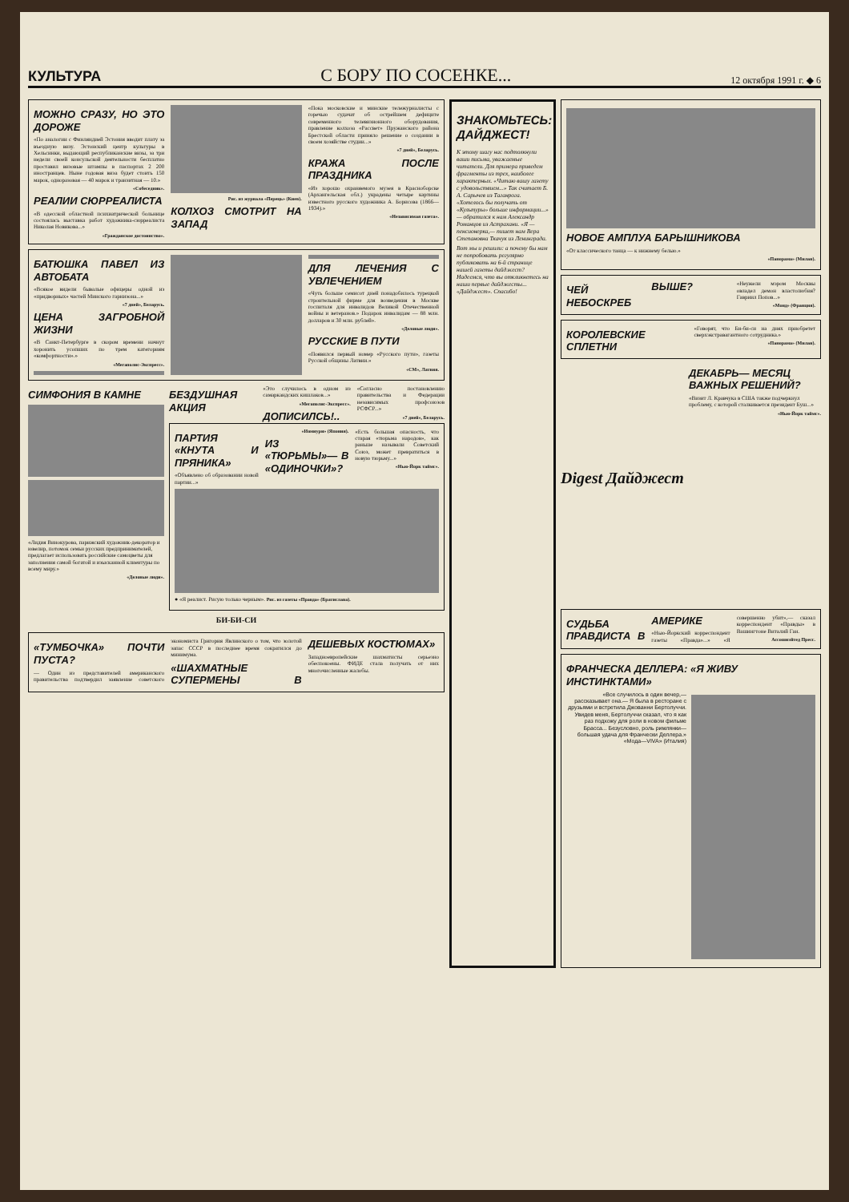КУЛЬТУРА С БОРУ ПО СОСЕНКЕ... 12 октября 1991 г. ◆ 6
МОЖНО СРАЗУ, НО ЭТО ДОРОЖЕ
«По аналогии с Финляндией Эстония вводит плату за въездную визу. Эстонский центр культуры в Хельсинки, выдающий республиканские визы, за три недели своей консульской деятельности бесплатно проставил визовые штампы в паспортах 2 200 иностранцев. Ныне годовая виза будет стоить 150 марок, одноразовая — 40 марок и транзитная — 10.»
«Собеседник».
РЕАЛИИ СЮРРЕАЛИСТА
«В одесской областной психиатрической больнице состоялась выставка работ художника-сюрреалиста Николая Новикова...»
«Гражданское достоинство».
Рис. из журнала «Перець» (Киев).
КОЛХОЗ СМОТРИТ НА ЗАПАД
«Пока московские и минские тележурналисты с горечью судачат об острейшем дефиците современного телевизионного оборудования, правление колхоза «Рассвет» Пружанского района Брестской области приняло решение о создании в своем хозяйстве студии...»
«7 дней», Беларусь.
КРАЖА ПОСЛЕ ПРАЗДНИКА
«Из хорошо охраняемого музея в Красноборске (Архангельская обл.) украдены четыре картины известного русского художника А. Борисова (1866—1934).»
«Независимая газета».
БАТЮШКА ПАВЕЛ ИЗ АВТОБАТА
«Всякое видели бывалые офицеры одной из «придворных» частей Минского гарнизона...»
«7 дней», Беларусь.
ЦЕНА ЗАГРОБНОЙ ЖИЗНИ
«В Санкт-Петербурге в скором времени начнут хоронить усопших по трем категориям «комфортности».»
«Мегаполис-Экспресс».
ДЛЯ ЛЕЧЕНИЯ С УВЛЕЧЕНИЕМ
«Чуть больше семисот дней понадобилось турецкой строительной фирме для возведения в Москве госпиталя для инвалидов Великой Отечественной войны и ветеранов.» Подарок инвалидам — 88 млн. долларов и 30 млн. рублей».
«Деловые люди».
РУССКИЕ В ПУТИ
«Появился первый номер «Русского пути», газеты Русской общины Латвии.»
«СМ», Латвия.
СИМФОНИЯ В КАМНЕ
«Лидия Винокурова, парижский художник-декоратор и ювелир, потомок семьи русских предпринимателей, предлагает использовать российские самоцветы для заполнения самой богатой и изысканной клиентуры по всему миру.»
«Деловые люди».
БЕЗДУШНАЯ АКЦИЯ
«Это случилось в одном из самаркандских кишлаков...»
«Мегаполис-Экспресс».
ДОПИСИЛСЬ!..
«Согласно постановлению правительства и Федерации независимых профсоюзов РСФСР...»
«7 дней», Беларусь.
ПАРТИЯ «КНУТА И ПРЯНИКА»
«Объявлено об образовании новой партии...»
«Иомиури» (Япония).
ИЗ «ТЮРЬМЫ»— В «ОДИНОЧКИ»?
«Есть большая опасность, что старая «тюрьма народов», как раньше называли Советский Союз, может превратиться в новую тюрьму...»
«Нью-Йорк таймс».
● «Я реалист. Рисую только черным». Рис. из газеты «Правда» (Братислава).
БИ-БИ-СИ
«ТУМБОЧКА» ПОЧТИ ПУСТА?
— Один из представителей американского правительства подтвердил заявление советского экономиста Григория Явлинского о том, что золотой запас СССР в последнее время сократился до минимума.
«ШАХМАТНЫЕ СУПЕРМЕНЫ В ДЕШЕВЫХ КОСТЮМАХ»
Западноевропейские шахматисты серьезно обеспокоены. ФИДЕ стала получать от них многочисленные жалобы.
ЗНАКОМЬТЕСЬ: ДАЙДЖЕСТ!
К этому шагу нас подтолкнули ваши письма, уважаемые читатели. Для примера приведем фрагменты из трех, наиболее характерных. «Читаю вашу газету с удовольствием...» Так считает Б. А. Сарычев из Таганрога. «Хотелось бы получать от «Культуры» больше информации...» — обратился к нам Александр Романцов из Астрахани. «Я — пенсионерка,— пишет нам Вера Степановна Ткачук из Ленинграда.
Вот мы и решили: а почему бы нам не попробовать регулярно публиковать на 6-й странице нашей газеты дайджест? Надеемся, что вы откликнетесь на наши первые дайджесты... «Дайджест». Спасибо!
НОВОЕ АМПЛУА БАРЫШНИКОВА
«От классического танца — к нижнему белью.»
«Панорама» (Милан).
ЧЕЙ НЕБОСКРЕБ ВЫШЕ?
«Неужели мэром Москвы овладел демон властолюбия? Гавриил Попов...»
«Монд» (Франция).
КОРОЛЕВСКИЕ СПЛЕТНИ
«Говорят, что Би-би-си на днях приобретет сверхэкстравагантного сотрудника.»
«Панорама» (Милан).
Digest Дайджест
ДЕКАБРЬ— МЕСЯЦ ВАЖНЫХ РЕШЕНИЙ?
«Визит Л. Кравчука в США также подчеркнул проблему, с которой сталкивается президент Буш...»
«Нью-Йорк таймс».
СУДЬБА ПРАВДИСТА В АМЕРИКЕ
«Нью-Йоркский корреспондент газеты «Правда»...» «Я совершенно убит»,— сказал корреспондент «Правды» в Вашингтоне Виталий Ган.
Ассошиэйтед Пресс.
ФРАНЧЕСКА ДЕЛЛЕРА: «Я ЖИВУ ИНСТИНКТАМИ»
«Все случилось в один вечер,— рассказывает она.— Я была в ресторане с друзьями и встретила Джованни Бертолуччи. Увидев меня, Бертолуччи сказал, что я как раз подхожу для роли в новом фильме Брасса... Безусловно, роль римлянки—большая удача для Франчески Деллера.»
«Мода—VIVA» (Италия)